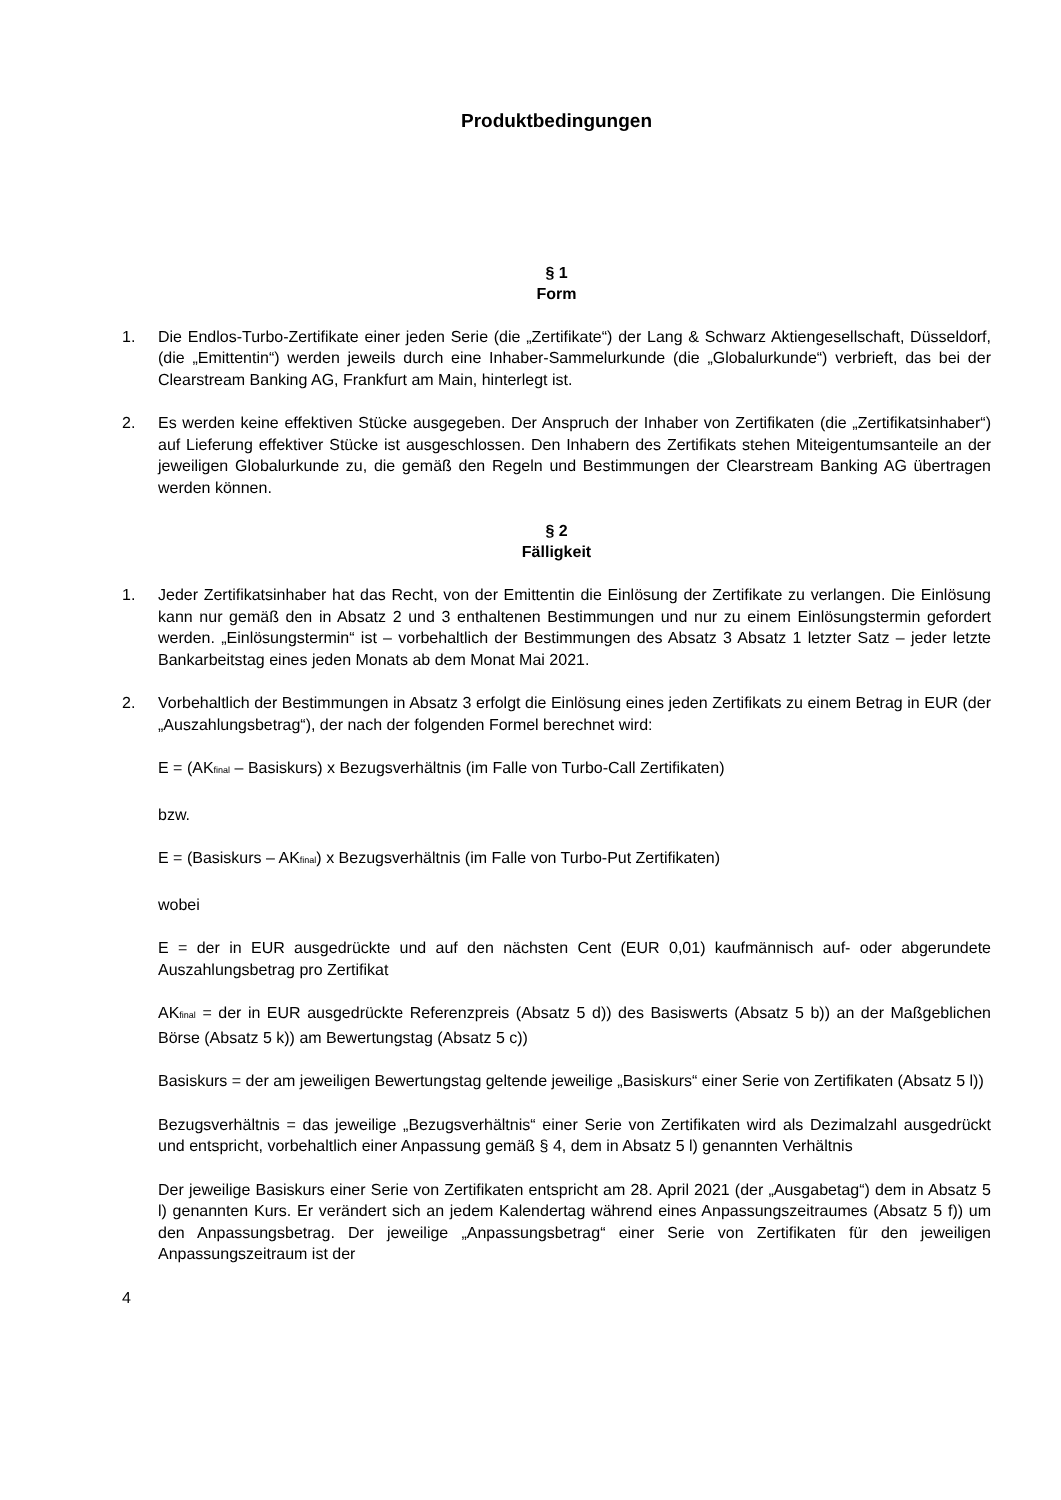Produktbedingungen
§ 1
Form
1. Die Endlos-Turbo-Zertifikate einer jeden Serie (die „Zertifikate“) der Lang & Schwarz Aktiengesellschaft, Düsseldorf, (die „Emittentin“) werden jeweils durch eine Inhaber-Sammelurkunde (die „Globalurkunde“) verbrieft, das bei der Clearstream Banking AG, Frankfurt am Main, hinterlegt ist.
2. Es werden keine effektiven Stücke ausgegeben. Der Anspruch der Inhaber von Zertifikaten (die „Zertifikatsinhaber“) auf Lieferung effektiver Stücke ist ausgeschlossen. Den Inhabern des Zertifikats stehen Miteigentumsanteile an der jeweiligen Globalurkunde zu, die gemäß den Regeln und Bestimmungen der Clearstream Banking AG übertragen werden können.
§ 2
Fälligkeit
1. Jeder Zertifikatsinhaber hat das Recht, von der Emittentin die Einlösung der Zertifikate zu verlangen. Die Einlösung kann nur gemäß den in Absatz 2 und 3 enthaltenen Bestimmungen und nur zu einem Einlösungstermin gefordert werden. „Einlösungstermin“ ist – vorbehaltlich der Bestimmungen des Absatz 3 Absatz 1 letzter Satz – jeder letzte Bankarbeitstag eines jeden Monats ab dem Monat Mai 2021.
2. Vorbehaltlich der Bestimmungen in Absatz 3 erfolgt die Einlösung eines jeden Zertifikats zu einem Betrag in EUR (der „Auszahlungsbetrag“), der nach der folgenden Formel berechnet wird:
E = (AK<sub>final</sub> – Basiskurs) x Bezugsverhältnis (im Falle von Turbo-Call Zertifikaten)
bzw.
E = (Basiskurs – AK<sub>final</sub>) x Bezugsverhältnis (im Falle von Turbo-Put Zertifikaten)
wobei
E = der in EUR ausgedrückte und auf den nächsten Cent (EUR 0,01) kaufmännisch auf- oder abgerundete Auszahlungsbetrag pro Zertifikat
AK<sub>final</sub> = der in EUR ausgedrückte Referenzpreis (Absatz 5 d)) des Basiswerts (Absatz 5 b)) an der Maßgeblichen Börse (Absatz 5 k)) am Bewertungstag (Absatz 5 c))
Basiskurs = der am jeweiligen Bewertungstag geltende jeweilige „Basiskurs“ einer Serie von Zertifikaten (Absatz 5 l))
Bezugsverhältnis = das jeweilige „Bezugsverhältnis“ einer Serie von Zertifikaten wird als Dezimalzahl ausgedrückt und entspricht, vorbehaltlich einer Anpassung gemäß § 4, dem in Absatz 5 l) genannten Verhältnis
Der jeweilige Basiskurs einer Serie von Zertifikaten entspricht am 28. April 2021 (der „Ausgabetag“) dem in Absatz 5 l) genannten Kurs. Er verändert sich an jedem Kalendertag während eines Anpassungszeitraumes (Absatz 5 f)) um den Anpassungsbetrag. Der jeweilige „Anpassungsbetrag“ einer Serie von Zertifikaten für den jeweiligen Anpassungszeitraum ist der
4